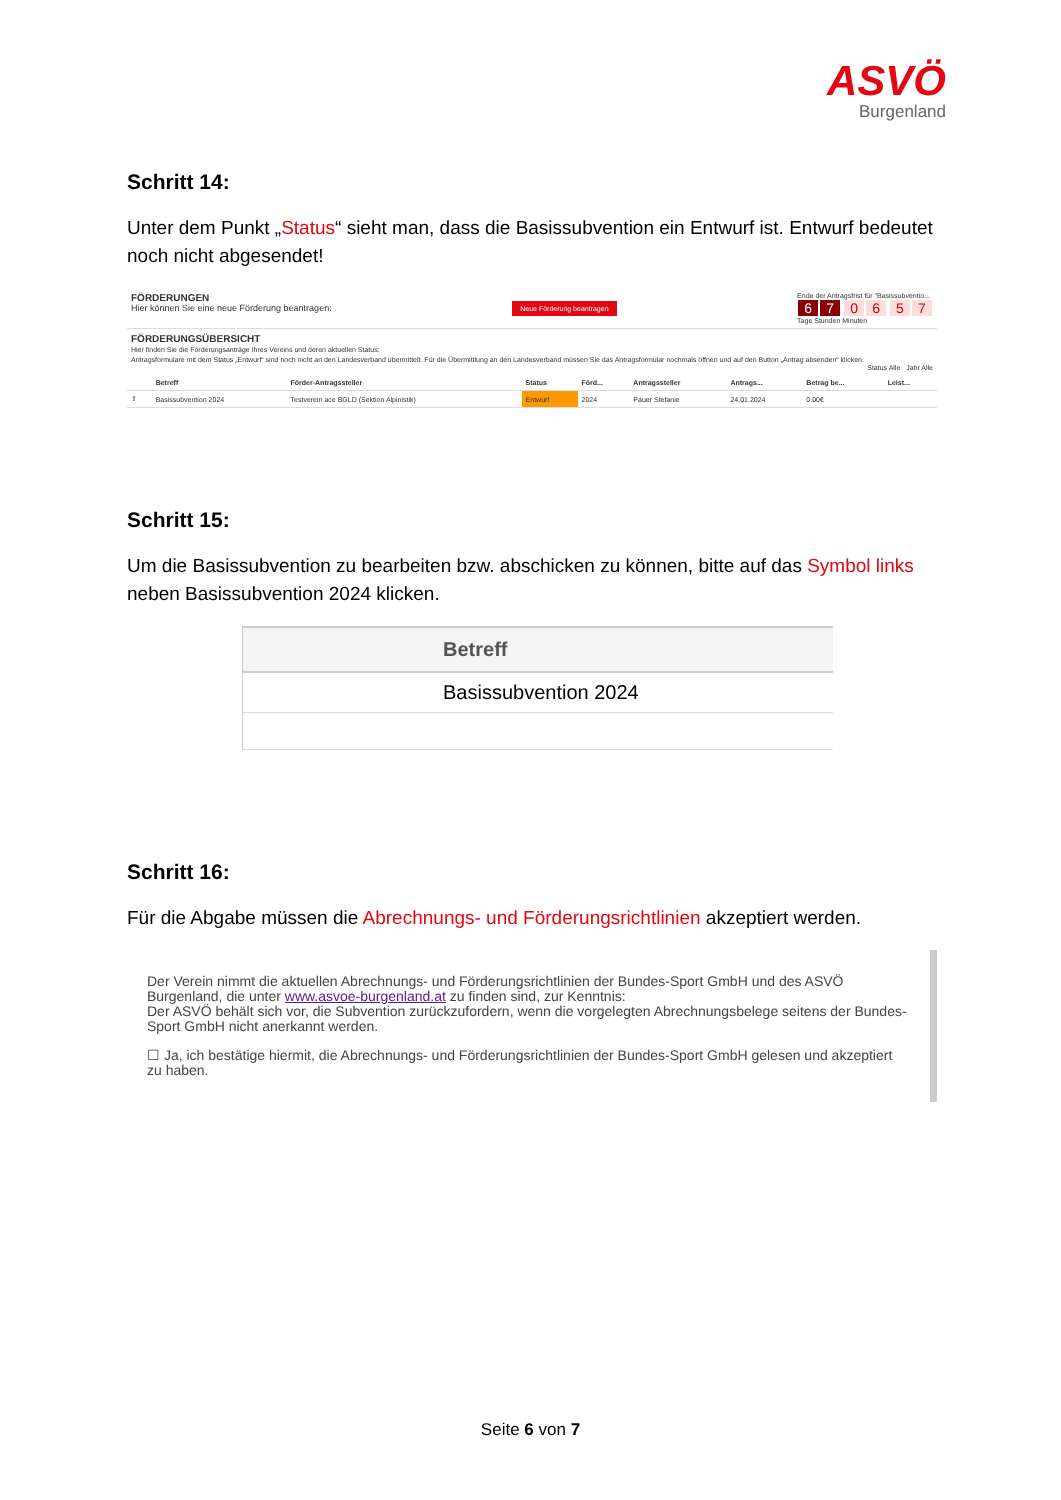ASVÖ
Burgenland
Schritt 14:
Unter dem Punkt „Status“ sieht man, dass die Basissubvention ein Entwurf ist. Entwurf bedeutet noch nicht abgesendet!
FÖRDERUNGEN
Hier können Sie eine neue Förderung beantragen:
Neue Förderung beantragen
Ende der Antragsfrist für "Basissubventio...
6 7 06 57
Tage Stunden Minuten
FÖRDERUNGSÜBERSICHT
Hier finden Sie die Förderungsanträge Ihres Vereins und deren aktuellen Status:
Antragsformulare mit dem Status „Entwurf“ sind noch nicht an den Landesverband übermittelt. Für die Übermittlung an den Landesverband müssen Sie das Antragsformular nochmals öffnen und auf den Button „Antrag absenden“ klicken.
Status Alle Jahr Alle
| | Betreff | Förder-Antragssteller | Status | Förd... | Antragssteller | Antrags... | Betrag be... | Leist... |
| --- | --- | --- | --- | --- | --- | --- | --- | --- |
| ⇪ | Basissubvention 2024 | Testverein ace BGLD (Sektion Alpinistik) | Entwurf | 2024 | Pauer Stefanie | 24.01.2024 | 0.00€ | |
Schritt 15:
Um die Basissubvention zu bearbeiten bzw. abschicken zu können, bitte auf das Symbol links neben Basissubvention 2024 klicken.
| Betreff |
| --- |
| Basissubvention 2024 |
Schritt 16:
Für die Abgabe müssen die Abrechnungs- und Förderungsrichtlinien akzeptiert werden.
Der Verein nimmt die aktuellen Abrechnungs- und Förderungsrichtlinien der Bundes-Sport GmbH und des ASVÖ Burgenland, die unter www.asvoe-burgenland.at zu finden sind, zur Kenntnis:
Der ASVÖ behält sich vor, die Subvention zurückzufordern, wenn die vorgelegten Abrechnungsbelege seitens der Bundes-Sport GmbH nicht anerkannt werden.
☐ Ja, ich bestätige hiermit, die Abrechnungs- und Förderungsrichtlinien der Bundes-Sport GmbH gelesen und akzeptiert zu haben.
Seite 6 von 7